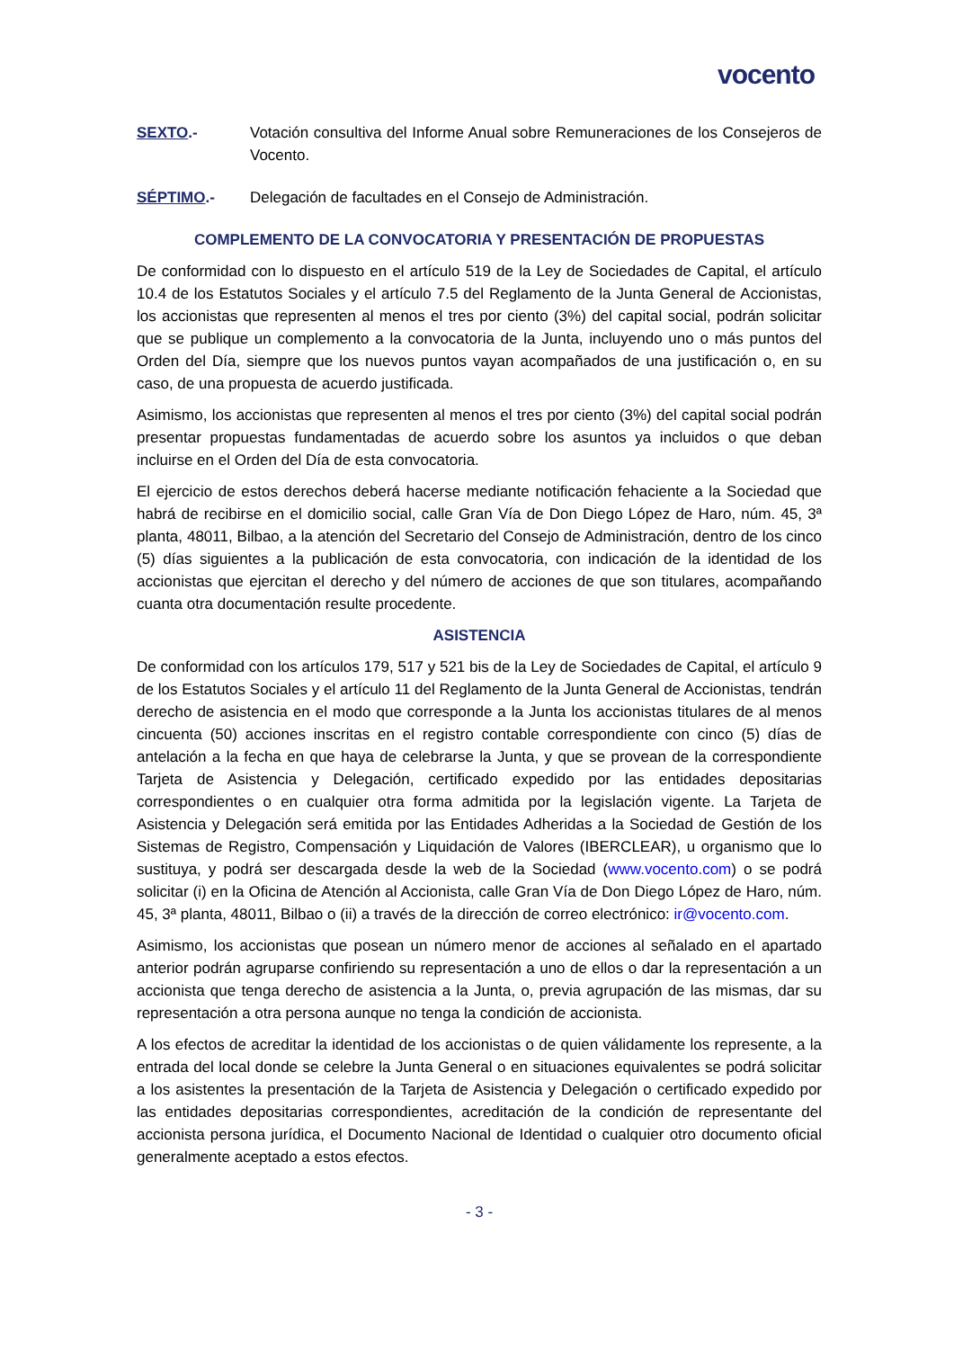vocento
SEXTO.- Votación consultiva del Informe Anual sobre Remuneraciones de los Consejeros de Vocento.
SÉPTIMO.- Delegación de facultades en el Consejo de Administración.
COMPLEMENTO DE LA CONVOCATORIA Y PRESENTACIÓN DE PROPUESTAS
De conformidad con lo dispuesto en el artículo 519 de la Ley de Sociedades de Capital, el artículo 10.4 de los Estatutos Sociales y el artículo 7.5 del Reglamento de la Junta General de Accionistas, los accionistas que representen al menos el tres por ciento (3%) del capital social, podrán solicitar que se publique un complemento a la convocatoria de la Junta, incluyendo uno o más puntos del Orden del Día, siempre que los nuevos puntos vayan acompañados de una justificación o, en su caso, de una propuesta de acuerdo justificada.
Asimismo, los accionistas que representen al menos el tres por ciento (3%) del capital social podrán presentar propuestas fundamentadas de acuerdo sobre los asuntos ya incluidos o que deban incluirse en el Orden del Día de esta convocatoria.
El ejercicio de estos derechos deberá hacerse mediante notificación fehaciente a la Sociedad que habrá de recibirse en el domicilio social, calle Gran Vía de Don Diego López de Haro, núm. 45, 3ª planta, 48011, Bilbao, a la atención del Secretario del Consejo de Administración, dentro de los cinco (5) días siguientes a la publicación de esta convocatoria, con indicación de la identidad de los accionistas que ejercitan el derecho y del número de acciones de que son titulares, acompañando cuanta otra documentación resulte procedente.
ASISTENCIA
De conformidad con los artículos 179, 517 y 521 bis de la Ley de Sociedades de Capital, el artículo 9 de los Estatutos Sociales y el artículo 11 del Reglamento de la Junta General de Accionistas, tendrán derecho de asistencia en el modo que corresponde a la Junta los accionistas titulares de al menos cincuenta (50) acciones inscritas en el registro contable correspondiente con cinco (5) días de antelación a la fecha en que haya de celebrarse la Junta, y que se provean de la correspondiente Tarjeta de Asistencia y Delegación, certificado expedido por las entidades depositarias correspondientes o en cualquier otra forma admitida por la legislación vigente. La Tarjeta de Asistencia y Delegación será emitida por las Entidades Adheridas a la Sociedad de Gestión de los Sistemas de Registro, Compensación y Liquidación de Valores (IBERCLEAR), u organismo que lo sustituya, y podrá ser descargada desde la web de la Sociedad (www.vocento.com) o se podrá solicitar (i) en la Oficina de Atención al Accionista, calle Gran Vía de Don Diego López de Haro, núm. 45, 3ª planta, 48011, Bilbao o (ii) a través de la dirección de correo electrónico: ir@vocento.com.
Asimismo, los accionistas que posean un número menor de acciones al señalado en el apartado anterior podrán agruparse confiriendo su representación a uno de ellos o dar la representación a un accionista que tenga derecho de asistencia a la Junta, o, previa agrupación de las mismas, dar su representación a otra persona aunque no tenga la condición de accionista.
A los efectos de acreditar la identidad de los accionistas o de quien válidamente los represente, a la entrada del local donde se celebre la Junta General o en situaciones equivalentes se podrá solicitar a los asistentes la presentación de la Tarjeta de Asistencia y Delegación o certificado expedido por las entidades depositarias correspondientes, acreditación de la condición de representante del accionista persona jurídica, el Documento Nacional de Identidad o cualquier otro documento oficial generalmente aceptado a estos efectos.
- 3 -